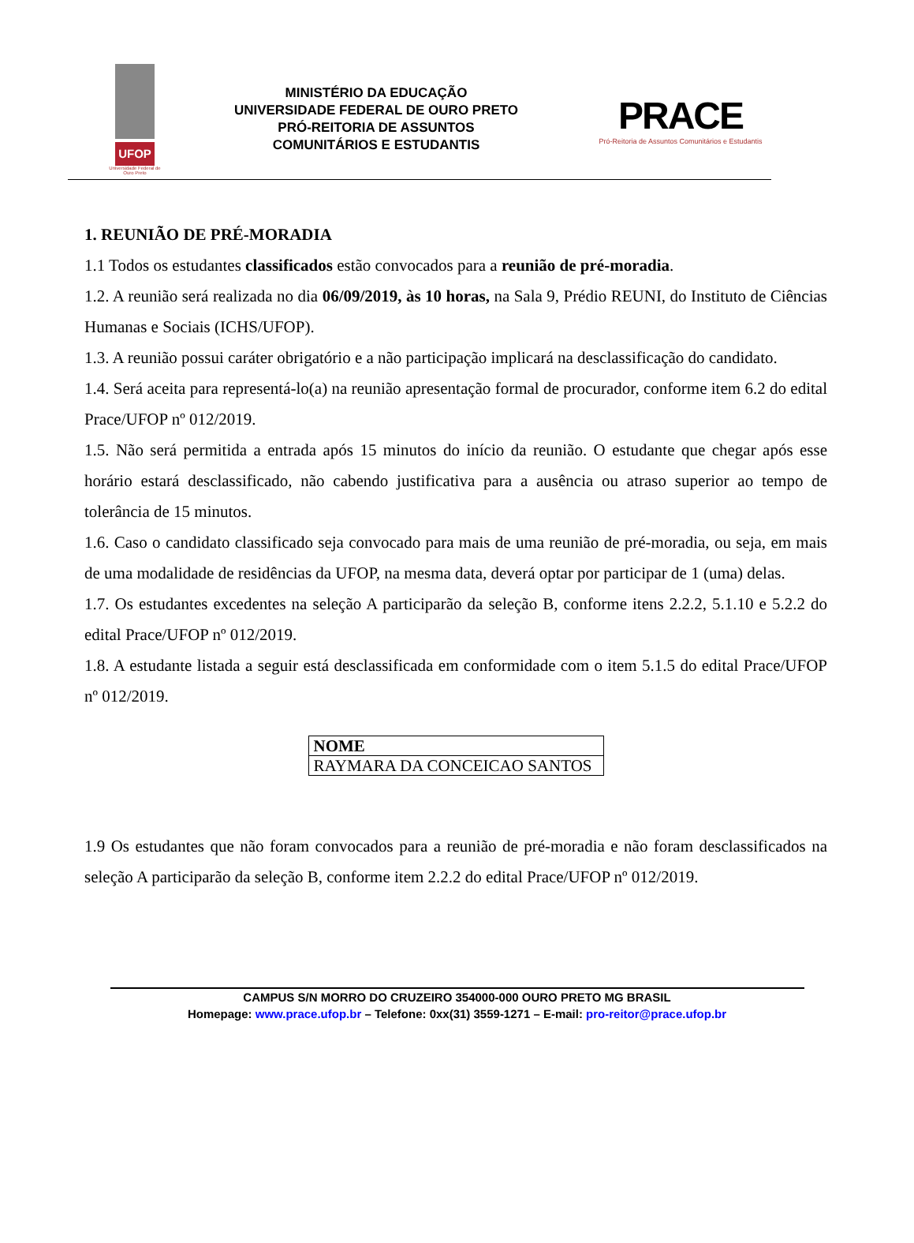UFOP
Universidade Federal de Ouro Preto
MINISTÉRIO DA EDUCAÇÃO
UNIVERSIDADE FEDERAL DE OURO PRETO
PRÓ-REITORIA DE ASSUNTOS
COMUNITÁRIOS E ESTUDANTIS
PRACE
Pró-Reitoria de Assuntos Comunitários e Estudantis
1. REUNIÃO DE PRÉ-MORADIA
1.1 Todos os estudantes classificados estão convocados para a reunião de pré-moradia.
1.2. A reunião será realizada no dia 06/09/2019, às 10 horas, na Sala 9, Prédio REUNI, do Instituto de Ciências Humanas e Sociais (ICHS/UFOP).
1.3. A reunião possui caráter obrigatório e a não participação implicará na desclassificação do candidato.
1.4. Será aceita para representá-lo(a) na reunião apresentação formal de procurador, conforme item 6.2 do edital Prace/UFOP nº 012/2019.
1.5. Não será permitida a entrada após 15 minutos do início da reunião. O estudante que chegar após esse horário estará desclassificado, não cabendo justificativa para a ausência ou atraso superior ao tempo de tolerância de 15 minutos.
1.6. Caso o candidato classificado seja convocado para mais de uma reunião de pré-moradia, ou seja, em mais de uma modalidade de residências da UFOP, na mesma data, deverá optar por participar de 1 (uma) delas.
1.7. Os estudantes excedentes na seleção A participarão da seleção B, conforme itens 2.2.2, 5.1.10 e 5.2.2 do edital Prace/UFOP nº 012/2019.
1.8. A estudante listada a seguir está desclassificada em conformidade com o item 5.1.5 do edital Prace/UFOP nº 012/2019.
| NOME |
| --- |
| RAYMARA DA CONCEICAO SANTOS |
1.9 Os estudantes que não foram convocados para a reunião de pré-moradia e não foram desclassificados na seleção A participarão da seleção B, conforme item 2.2.2 do edital Prace/UFOP nº 012/2019.
CAMPUS S/N MORRO DO CRUZEIRO 354000-000 OURO PRETO MG BRASIL
Homepage: www.prace.ufop.br – Telefone: 0xx(31) 3559-1271 – E-mail: pro-reitor@prace.ufop.br